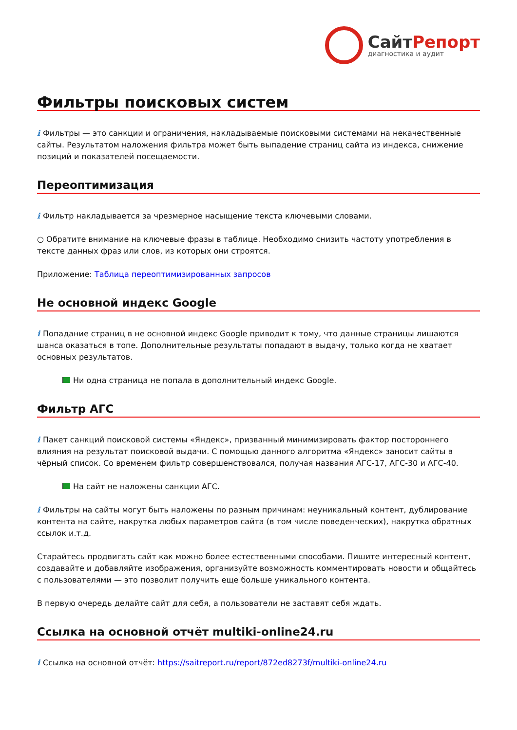СайтРепорт диагностика и аудит
Фильтры поисковых систем
i Фильтры — это санкции и ограничения, накладываемые поисковыми системами на некачественные сайты. Результатом наложения фильтра может быть выпадение страниц сайта из индекса, снижение позиций и показателей посещаемости.
Переоптимизация
i Фильтр накладывается за чрезмерное насыщение текста ключевыми словами.
○ Обратите внимание на ключевые фразы в таблице. Необходимо снизить частоту употребления в тексте данных фраз или слов, из которых они строятся.
Приложение: Таблица переоптимизированных запросов
Не основной индекс Google
i Попадание страниц в не основной индекс Google приводит к тому, что данные страницы лишаются шанса оказаться в топе. Дополнительные результаты попадают в выдачу, только когда не хватает основных результатов.
Ни одна страница не попала в дополнительный индекс Google.
Фильтр АГС
i Пакет санкций поисковой системы «Яндекс», призванный минимизировать фактор постороннего влияния на результат поисковой выдачи. С помощью данного алгоритма «Яндекс» заносит сайты в чёрный список. Со временем фильтр совершенствовался, получая названия АГС-17, АГС-30 и АГС-40.
На сайт не наложены санкции АГС.
i Фильтры на сайты могут быть наложены по разным причинам: неуникальный контент, дублирование контента на сайте, накрутка любых параметров сайта (в том числе поведенческих), накрутка обратных ссылок и.т.д.
Старайтесь продвигать сайт как можно более естественными способами. Пишите интересный контент, создавайте и добавляйте изображения, организуйте возможность комментировать новости и общайтесь с пользователями — это позволит получить еще больше уникального контента.
В первую очередь делайте сайт для себя, а пользователи не заставят себя ждать.
Ссылка на основной отчёт multiki-online24.ru
i Ссылка на основной отчёт: https://saitreport.ru/report/872ed8273f/multiki-online24.ru